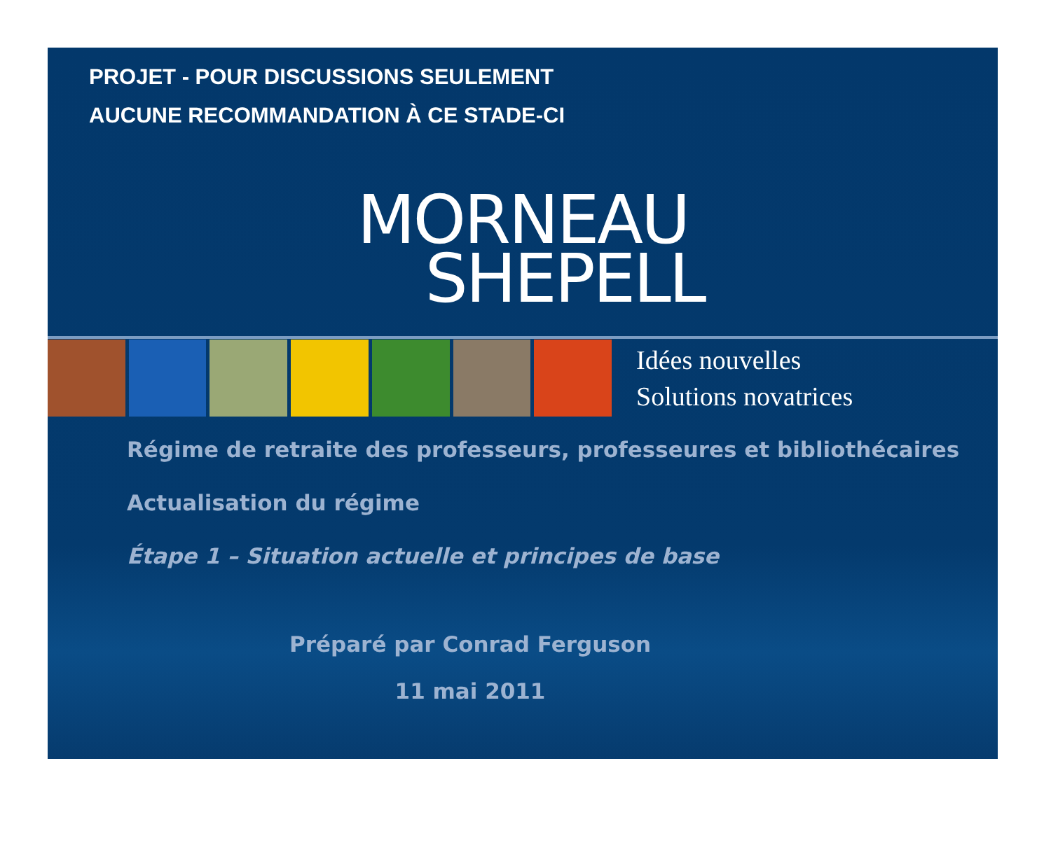PROJET - POUR DISCUSSIONS SEULEMENT
AUCUNE RECOMMANDATION À CE STADE-CI
MORNEAU
SHEPELL
Idées nouvelles
Solutions novatrices
Régime de retraite des professeurs, professeures et bibliothécaires
Actualisation du régime
Étape 1 – Situation actuelle et principes de base
Préparé par Conrad Ferguson
11 mai 2011